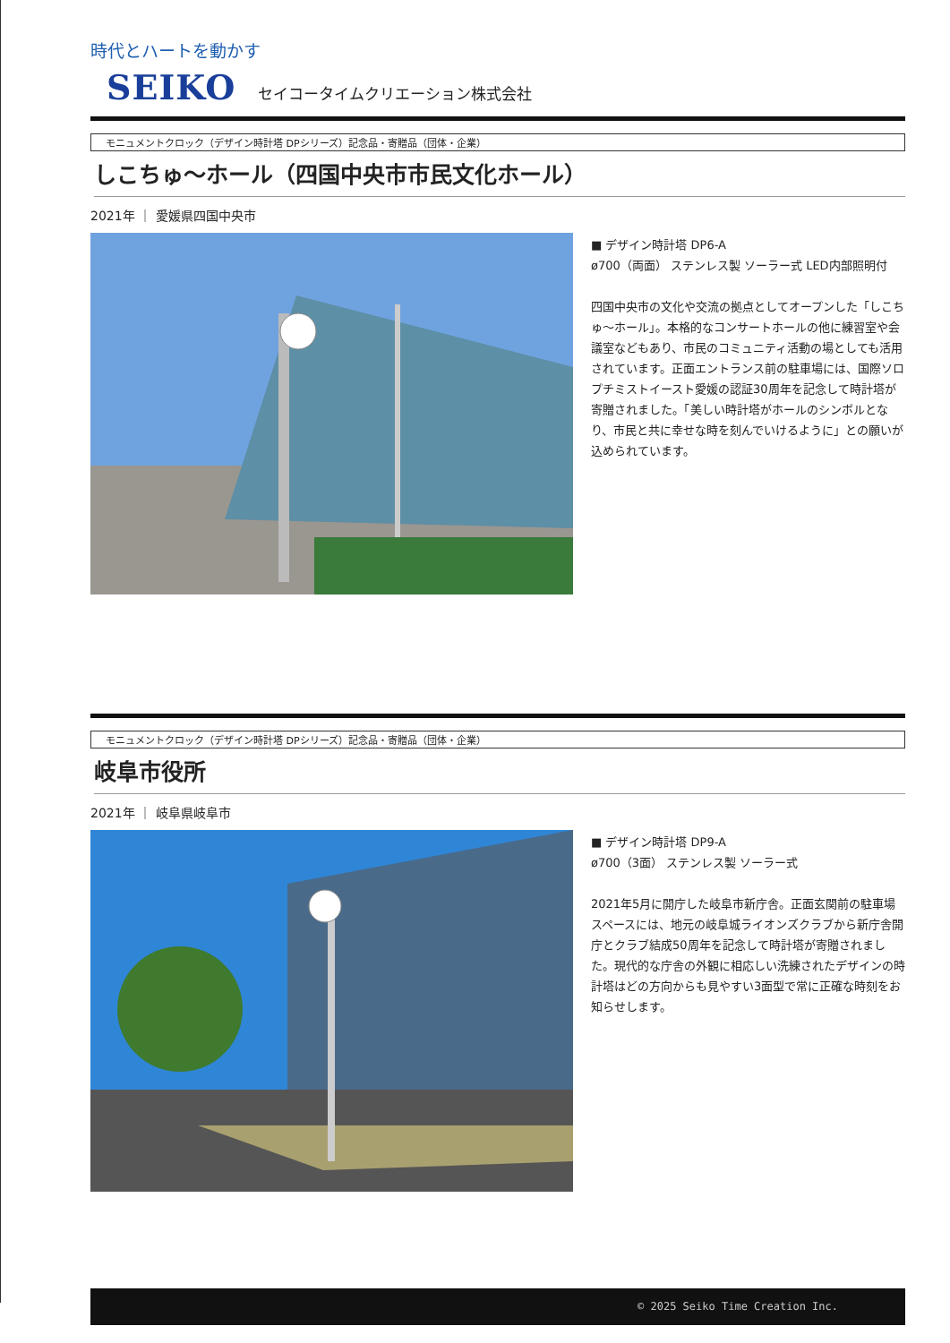時代とハートを動かす
SEIKO セイコータイムクリエーション株式会社
モニュメントクロック（デザイン時計塔 DPシリーズ）記念品・寄贈品（団体・企業）
しこちゅ～ホール（四国中央市市民文化ホール）
2021年 ｜ 愛媛県四国中央市
■ デザイン時計塔 DP6-A
ø700（両面） ステンレス製 ソーラー式 LED内部照明付
四国中央市の文化や交流の拠点としてオープンした「しこちゅ～ホール」。本格的なコンサートホールの他に練習室や会議室などもあり、市民のコミュニティ活動の場としても活用されています。正面エントランス前の駐車場には、国際ソロプチミストイースト愛媛の認証30周年を記念して時計塔が寄贈されました。「美しい時計塔がホールのシンボルとなり、市民と共に幸せな時を刻んでいけるように」との願いが込められています。
モニュメントクロック（デザイン時計塔 DPシリーズ）記念品・寄贈品（団体・企業）
岐阜市役所
2021年 ｜ 岐阜県岐阜市
■ デザイン時計塔 DP9-A
ø700（3面） ステンレス製 ソーラー式
2021年5月に開庁した岐阜市新庁舎。正面玄関前の駐車場スペースには、地元の岐阜城ライオンズクラブから新庁舎開庁とクラブ結成50周年を記念して時計塔が寄贈されました。現代的な庁舎の外観に相応しい洗練されたデザインの時計塔はどの方向からも見やすい3面型で常に正確な時刻をお知らせします。
© 2025 Seiko Time Creation Inc.